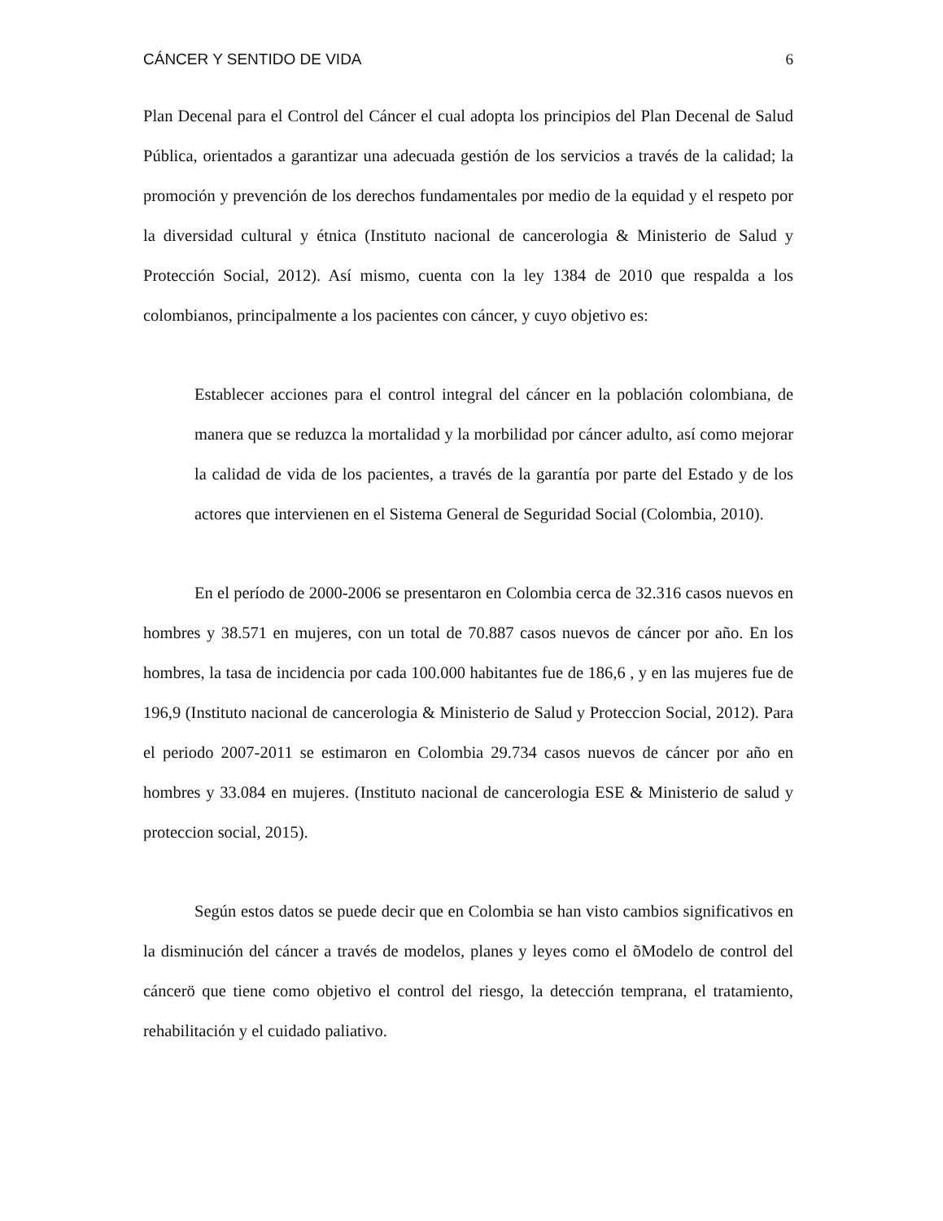CÁNCER Y SENTIDO DE VIDA 6
Plan Decenal para el Control del Cáncer el cual adopta los principios del Plan Decenal de Salud Pública, orientados a garantizar una adecuada gestión de los servicios a través de la calidad; la promoción y prevención de los derechos fundamentales por medio de la equidad y el respeto por la diversidad cultural y étnica (Instituto nacional de cancerologia & Ministerio de Salud y Protección Social, 2012). Así mismo, cuenta con la ley 1384 de 2010 que respalda a los colombianos, principalmente a los pacientes con cáncer, y cuyo objetivo es:
Establecer acciones para el control integral del cáncer en la población colombiana, de manera que se reduzca la mortalidad y la morbilidad por cáncer adulto, así como mejorar la calidad de vida de los pacientes, a través de la garantía por parte del Estado y de los actores que intervienen en el Sistema General de Seguridad Social (Colombia, 2010).
En el período de 2000-2006 se presentaron en Colombia cerca de 32.316 casos nuevos en hombres y 38.571 en mujeres, con un total de 70.887 casos nuevos de cáncer por año. En los hombres, la tasa de incidencia por cada 100.000 habitantes fue de 186,6 , y en las mujeres fue de 196,9 (Instituto nacional de cancerologia & Ministerio de Salud y Proteccion Social, 2012). Para el periodo 2007-2011 se estimaron en Colombia 29.734 casos nuevos de cáncer por año en hombres y 33.084 en mujeres. (Instituto nacional de cancerologia ESE & Ministerio de salud y proteccion social, 2015).
Según estos datos se puede decir que en Colombia se han visto cambios significativos en la disminución del cáncer a través de modelos, planes y leyes como el õModelo de control del cáncerö que tiene como objetivo el control del riesgo, la detección temprana, el tratamiento, rehabilitación y el cuidado paliativo.